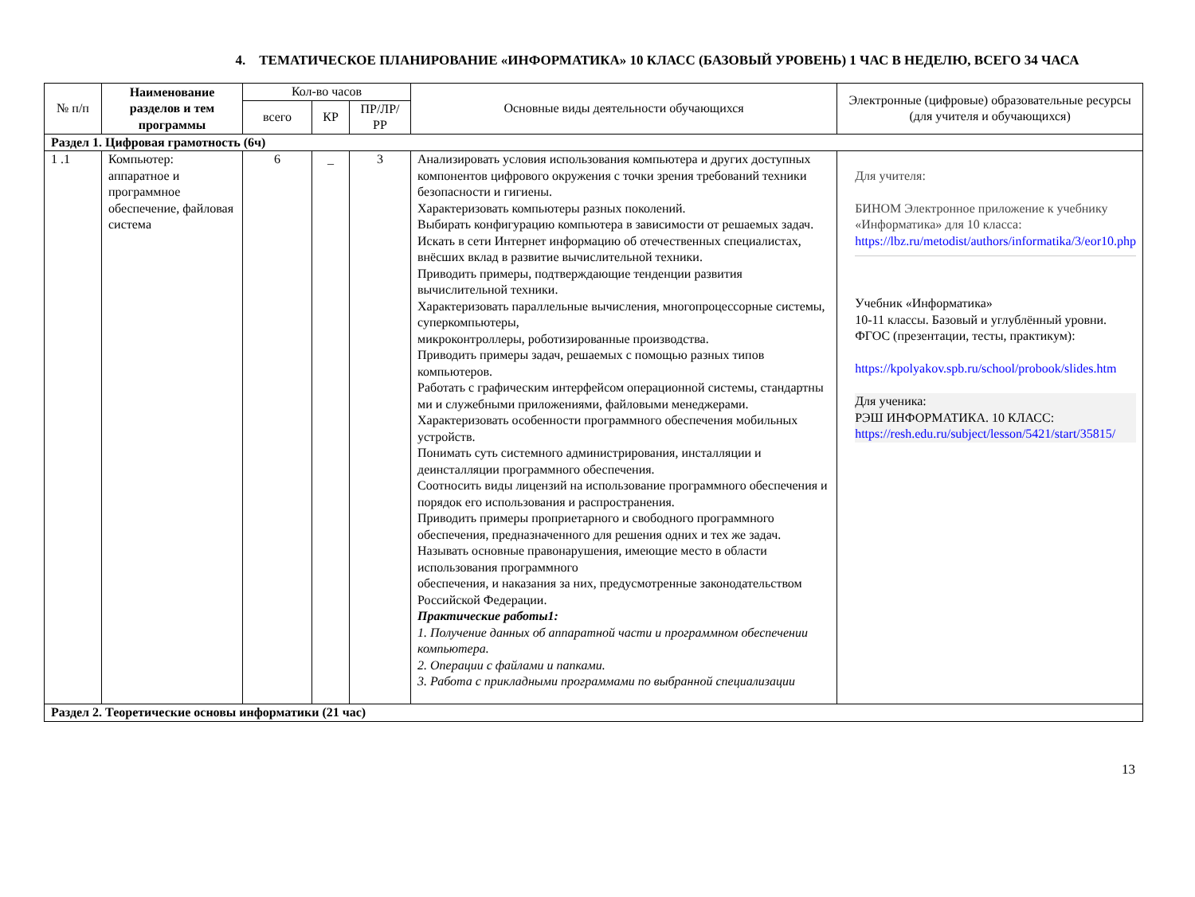4. ТЕМАТИЧЕСКОЕ ПЛАНИРОВАНИЕ «ИНФОРМАТИКА» 10 КЛАСС (БАЗОВЫЙ УРОВЕНЬ) 1 ЧАС В НЕДЕЛЮ, ВСЕГО 34 ЧАСА
| № п/п | Наименование разделов и тем программы | Кол-во часов | | | Основные виды деятельности обучающихся | Электронные (цифровые) образовательные ресурсы (для учителя и обучающихся) |
| --- | --- | --- | --- | --- | --- | --- |
| | | всего | КР | ПР/ЛР/ РР | | |
| Раздел 1. Цифровая грамотность (6ч) | | | | | | |
| 1 .1 | Компьютер: аппаратное и программное обеспечение, файловая система | 6 | _ | 3 | Анализировать условия использования компьютера и других доступных компонентов цифрового окружения с точки зрения требований техники безопасности и гигиены. Характеризовать компьютеры разных поколений. Выбирать конфигурацию компьютера в зависимости от решаемых задач. Искать в сети Интернет информацию об отечественных специалистах, внёсших вклад в развитие вычислительной техники. Приводить примеры, подтверждающие тенденции развития вычислительной техники. Характеризовать параллельные вычисления, многопроцессорные системы, суперкомпьютеры, микроконтроллеры, роботизированные производства. Приводить примеры задач, решаемых с помощью разных типов компьютеров. Работать с графическим интерфейсом операционной системы, стандартны ми и служебными приложениями, файловыми менеджерами. Характеризовать особенности программного обеспечения мобильных устройств. Понимать суть системного администрирования, инсталляции и деинсталляции программного обеспечения. Соотносить виды лицензий на использование программного обеспечения и порядок его использования и распространения. Приводить примеры проприетарного и свободного программного обеспечения, предназначенного для решения одних и тех же задач. Называть основные правонарушения, имеющие место в области использования программного обеспечения, и наказания за них, предусмотренные законодательством Российской Федерации. Практические работы1: 1. Получение данных об аппаратной части и программном обеспечении компьютера. 2. Операции с файлами и папками. 3. Работа с прикладными программами по выбранной специализации | Для учителя: БИНОМ Электронное приложение к учебнику «Информатика» для 10 класса: https://lbz.ru/metodist/authors/informatika/3/eor10.php Учебник «Информатика» 10-11 классы. Базовый и углублённый уровни. ФГОС (презентации, тесты, практикум): https://kpolyakov.spb.ru/school/probook/slides.htm Для ученика: РЭШ ИНФОРМАТИКА. 10 КЛАСС: https://resh.edu.ru/subject/lesson/5421/start/35815/ |
| Раздел 2. Теоретические основы информатики (21 час) | | | | | | |
13